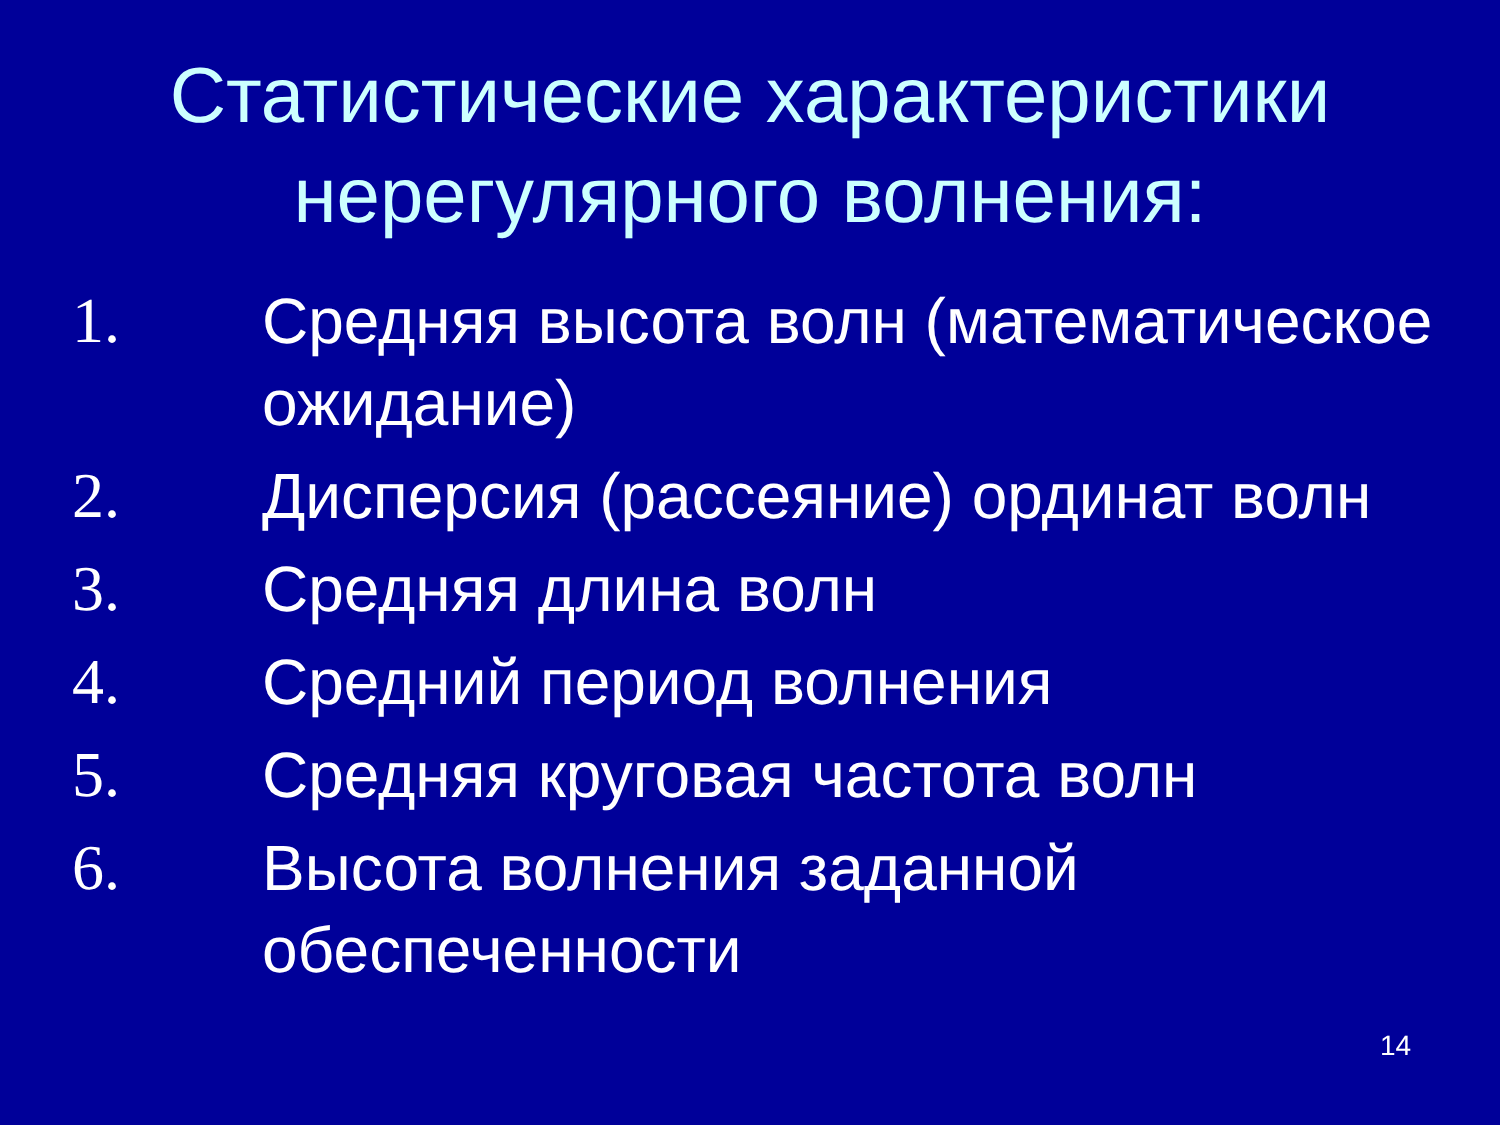Статистические характеристики
нерегулярного волнения:
1. Средняя высота волн (математическое ожидание)
2. Дисперсия (рассеяние) ординат волн
3. Средняя длина волн
4. Средний период волнения
5. Средняя круговая частота волн
6. Высота волнения заданной
обеспеченности
14